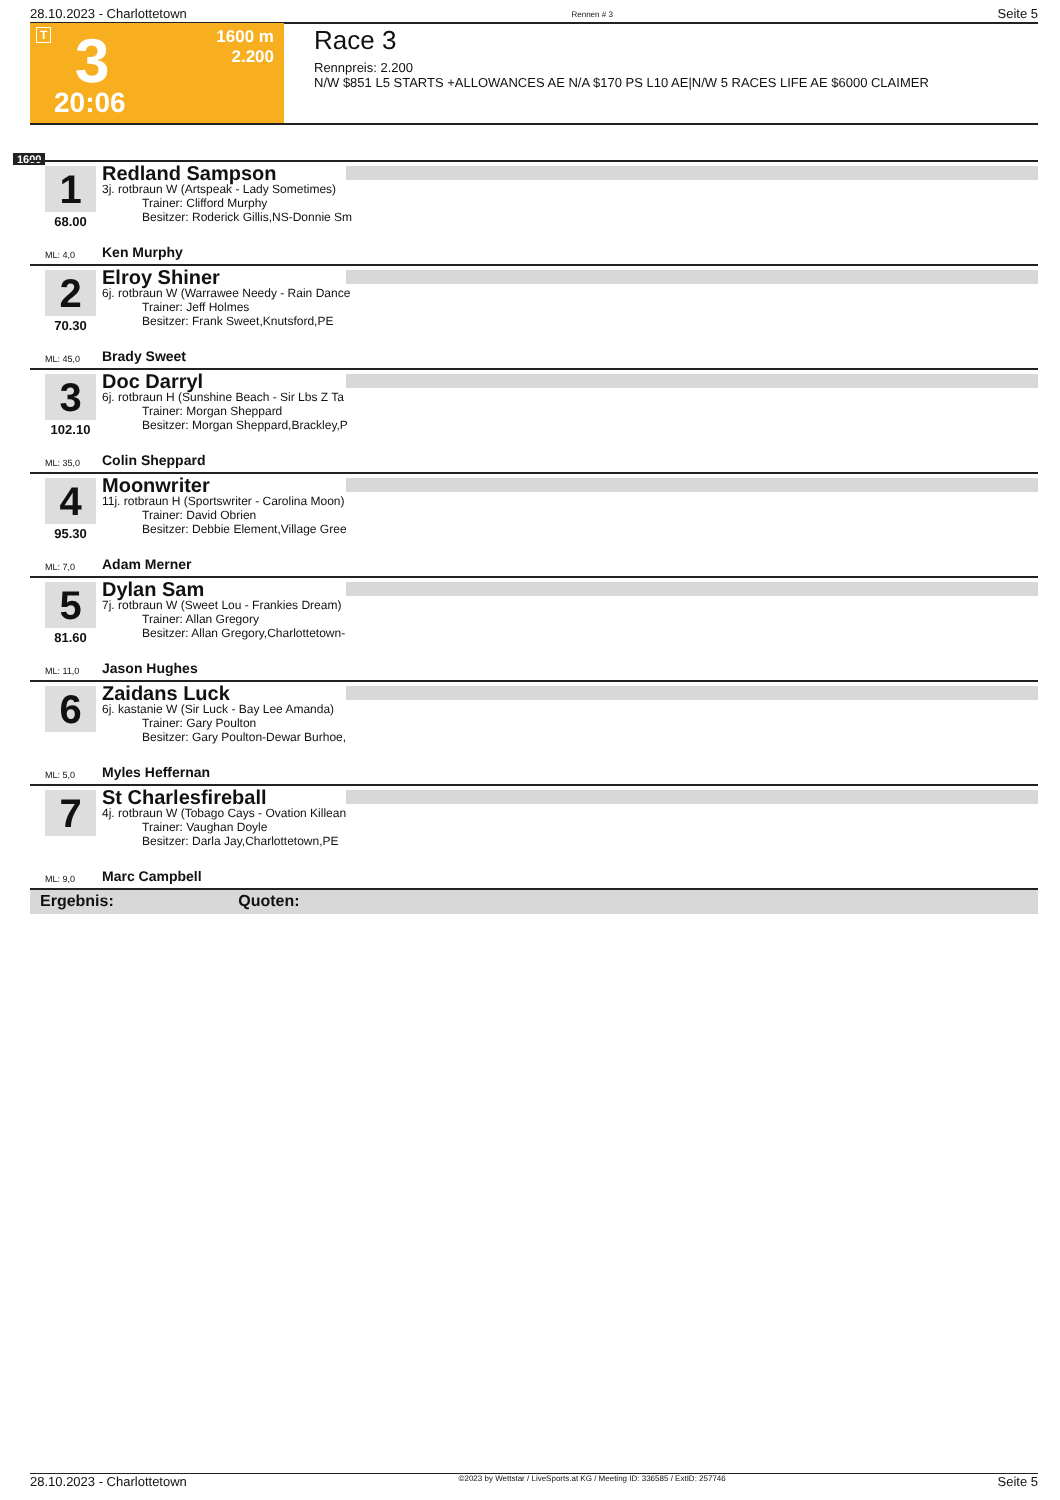28.10.2023 - Charlottetown Rennen # 3 Seite 5
T 3 1600 m 2.200
20:06
Race 3
Rennpreis: 2.200
N/W $851 L5 STARTS +ALLOWANCES AE N/A $170 PS L10 AE|N/W 5 RACES LIFE AE $6000 CLAIMER
1600
1
68.00
Redland Sampson
3j. rotbraun W (Artspeak - Lady Sometimes)
Trainer: Clifford Murphy
Besitzer: Roderick Gillis,NS-Donnie Sm
ML: 4,0 Ken Murphy
2
70.30
Elroy Shiner
6j. rotbraun W (Warrawee Needy - Rain Dance
Trainer: Jeff Holmes
Besitzer: Frank Sweet,Knutsford,PE
ML: 45,0 Brady Sweet
3
102.10
Doc Darryl
6j. rotbraun H (Sunshine Beach - Sir Lbs Z Ta
Trainer: Morgan Sheppard
Besitzer: Morgan Sheppard,Brackley,P
ML: 35,0 Colin Sheppard
4
95.30
Moonwriter
11j. rotbraun H (Sportswriter - Carolina Moon)
Trainer: David Obrien
Besitzer: Debbie Element,Village Gree
ML: 7,0 Adam Merner
5
81.60
Dylan Sam
7j. rotbraun W (Sweet Lou - Frankies Dream)
Trainer: Allan Gregory
Besitzer: Allan Gregory,Charlottetown-
ML: 11,0 Jason Hughes
6
Zaidans Luck
6j. kastanie W (Sir Luck - Bay Lee Amanda)
Trainer: Gary Poulton
Besitzer: Gary Poulton-Dewar Burhoe,
ML: 5,0 Myles Heffernan
7
St Charlesfireball
4j. rotbraun W (Tobago Cays - Ovation Killean
Trainer: Vaughan Doyle
Besitzer: Darla Jay,Charlottetown,PE
ML: 9,0 Marc Campbell
Ergebnis: Quoten:
28.10.2023 - Charlottetown ©2023 by Wettstar / LiveSports.at KG / Meeting ID: 336585 / ExtID: 257746 Seite 5